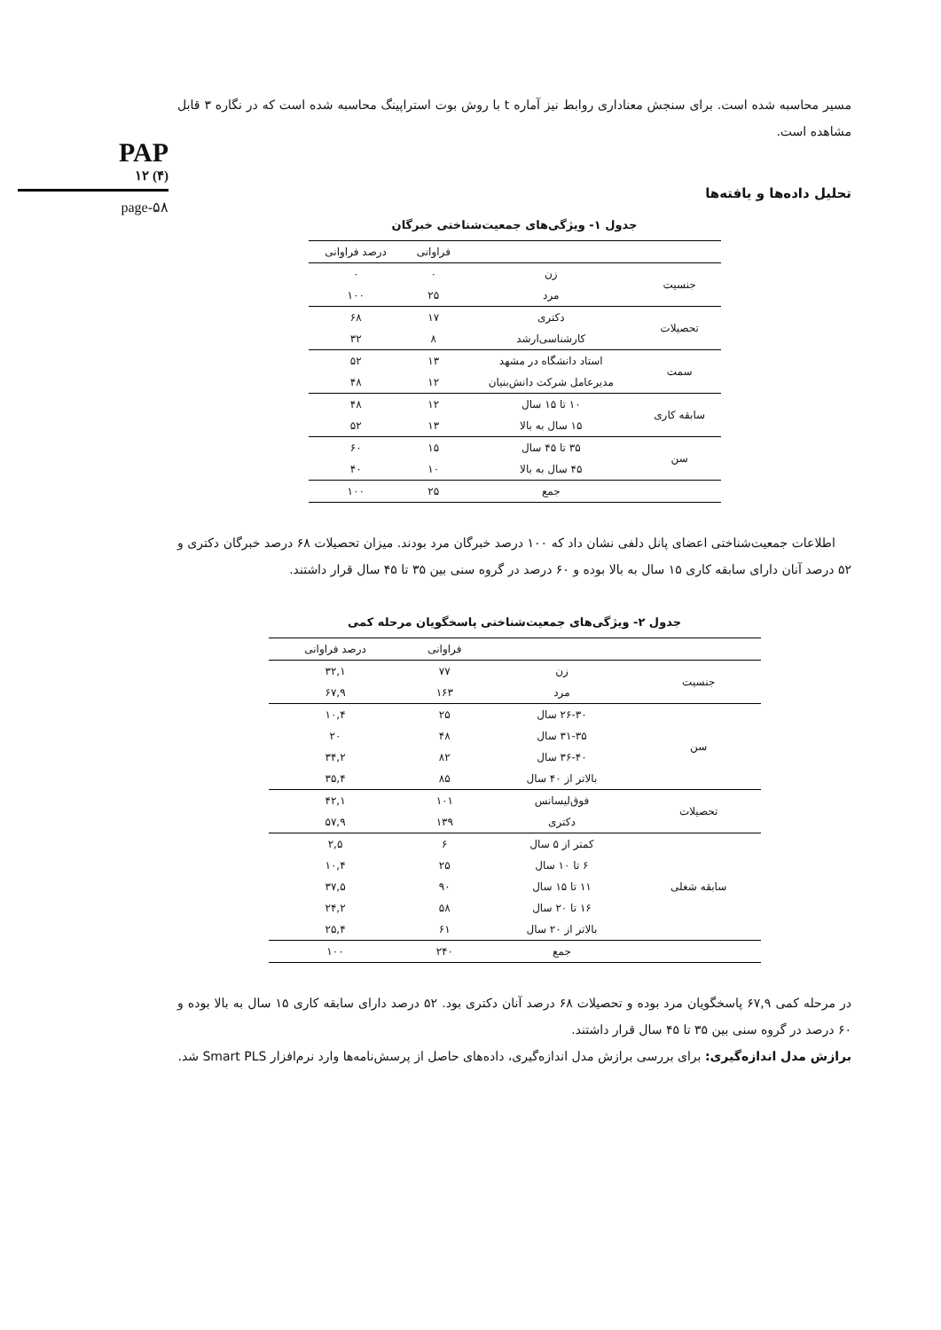PAP
۱۲ (۴)
page-۵۸
مسیر محاسبه شده است. برای سنجش معناداری روابط نیز آماره t با روش بوت استراپینگ محاسبه شده است که در نگاره ۳ قابل مشاهده است.
تحلیل داده‌ها و یافته‌ها
جدول ۱- ویژگی‌های جمعیت‌شناختی خبرگان
| | | فراوانی | درصد فراوانی |
| --- | --- | --- | --- |
| جنسیت | زن | ۰ | ۰ |
| | مرد | ۲۵ | ۱۰۰ |
| تحصیلات | دکتری | ۱۷ | ۶۸ |
| | کارشناسی‌ارشد | ۸ | ۳۲ |
| سمت | استاد دانشگاه در مشهد | ۱۳ | ۵۲ |
| | مدیرعامل شرکت دانش‌بنیان | ۱۲ | ۴۸ |
| سابقه کاری | ۱۰ تا ۱۵ سال | ۱۲ | ۴۸ |
| | ۱۵ سال به بالا | ۱۳ | ۵۲ |
| سن | ۳۵ تا ۴۵ سال | ۱۵ | ۶۰ |
| | ۴۵ سال به بالا | ۱۰ | ۴۰ |
| | جمع | ۲۵ | ۱۰۰ |
اطلاعات جمعیت‌شناختی اعضای پانل دلفی نشان داد که ۱۰۰ درصد خبرگان مرد بودند. میزان تحصیلات ۶۸ درصد خبرگان دکتری و ۵۲ درصد آنان دارای سابقه کاری ۱۵ سال به بالا بوده و ۶۰ درصد در گروه سنی بین ۳۵ تا ۴۵ سال قرار داشتند.
جدول ۲- ویژگی‌های جمعیت‌شناختی پاسخگویان مرحله کمی
| | | فراوانی | درصد فراوانی |
| --- | --- | --- | --- |
| جنسیت | زن | ۷۷ | ۳۲,۱ |
| | مرد | ۱۶۳ | ۶۷,۹ |
| سن | ۲۶-۳۰ سال | ۲۵ | ۱۰,۴ |
| | ۳۱-۳۵ سال | ۴۸ | ۲۰ |
| | ۳۶-۴۰ سال | ۸۲ | ۳۴,۲ |
| | بالاتر از ۴۰ سال | ۸۵ | ۳۵,۴ |
| تحصیلات | فوق‌لیسانس | ۱۰۱ | ۴۲,۱ |
| | دکتری | ۱۳۹ | ۵۷,۹ |
| سابقه شغلی | کمتر از ۵ سال | ۶ | ۲,۵ |
| | ۶ تا ۱۰ سال | ۲۵ | ۱۰,۴ |
| | ۱۱ تا ۱۵ سال | ۹۰ | ۳۷,۵ |
| | ۱۶ تا ۲۰ سال | ۵۸ | ۲۴,۲ |
| | بالاتر از ۲۰ سال | ۶۱ | ۲۵,۴ |
| | جمع | ۲۴۰ | ۱۰۰ |
در مرحله کمی ۶۷,۹ پاسخگویان مرد بوده و تحصیلات ۶۸ درصد آنان دکتری بود. ۵۲ درصد دارای سابقه کاری ۱۵ سال به بالا بوده و ۶۰ درصد در گروه سنی بین ۳۵ تا ۴۵ سال قرار داشتند.
برازش مدل اندازه‌گیری: برای بررسی برازش مدل اندازه‌گیری، داده‌های حاصل از پرسش‌نامه‌ها وارد نرم‌افزار Smart PLS شد.